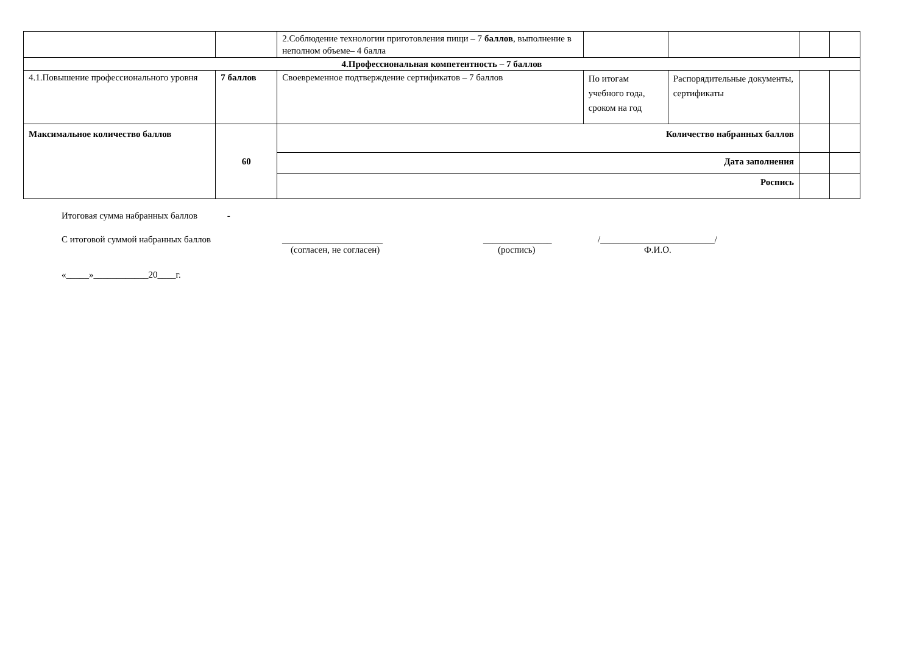| | | 2.Соблюдение технологии приготовления пищи – 7 баллов , выполнение в неполном объеме– 4 балла | | | | |
| 4.Профессиональная компетентность – 7 баллов | | | | | | |
| 4.1.Повышение профессионального уровня | 7 баллов | Своевременное подтверждение сертификатов – 7 баллов | По итогам учебного года, сроком на год | Распорядительные документы, сертификаты | | |
| Максимальное количество баллов | 60 | Количество набранных баллов | | | | |
| | | Дата заполнения | | | | |
| | | Роспись | | | | |
Итоговая сумма набранных баллов -
С итоговой суммой набранных баллов ______________________ _______________ /_________________________/
(согласен, не согласен) (роспись) Ф.И.О.
«_____»____________20____г.